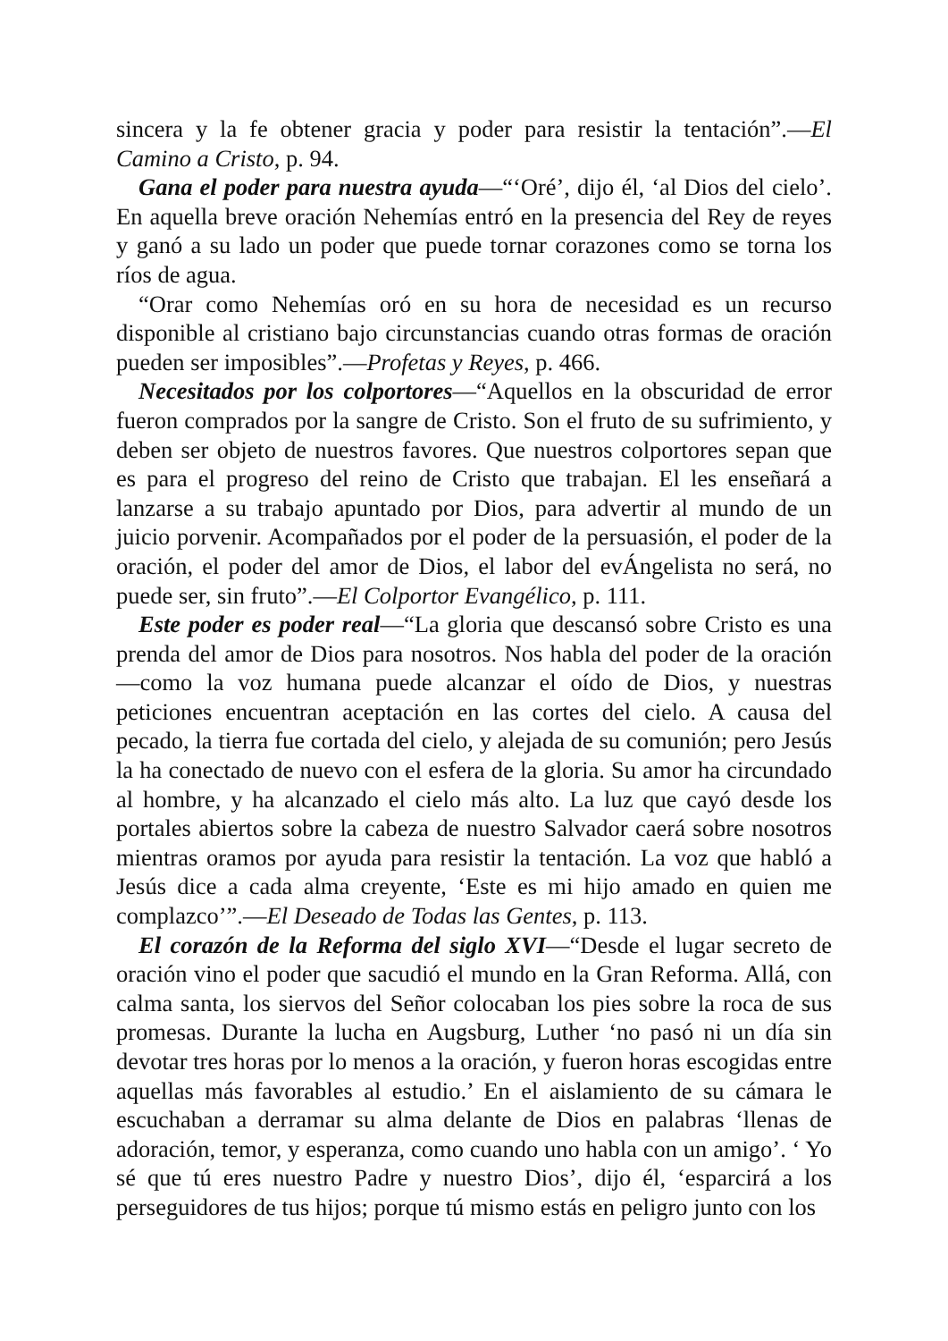sincera y la fe obtener gracia y poder para resistir la tentación”.—El Camino a Cristo, p. 94.
Gana el poder para nuestra ayuda—“‘Oré’, dijo él, ‘al Dios del cielo’. En aquella breve oración Nehemías entró en la presencia del Rey de reyes y ganó a su lado un poder que puede tornar corazones como se torna los ríos de agua.
“Orar como Nehemías oró en su hora de necesidad es un recurso disponible al cristiano bajo circunstancias cuando otras formas de oración pueden ser imposibles”.—Profetas y Reyes, p. 466.
Necesitados por los colportores—“Aquellos en la obscuridad de error fueron comprados por la sangre de Cristo. Son el fruto de su sufrimiento, y deben ser objeto de nuestros favores. Que nuestros colportores sepan que es para el progreso del reino de Cristo que trabajan. El les enseñará a lanzarse a su trabajo apuntado por Dios, para advertir al mundo de un juicio porvenir. Acompañados por el poder de la persuasión, el poder de la oración, el poder del amor de Dios, el labor del evÁngelista no será, no puede ser, sin fruto”.—El Colportor Evangélico, p. 111.
Este poder es poder real—“La gloria que descansó sobre Cristo es una prenda del amor de Dios para nosotros. Nos habla del poder de la oración—como la voz humana puede alcanzar el oído de Dios, y nuestras peticiones encuentran aceptación en las cortes del cielo. A causa del pecado, la tierra fue cortada del cielo, y alejada de su comunión; pero Jesús la ha conectado de nuevo con el esfera de la gloria. Su amor ha circundado al hombre, y ha alcanzado el cielo más alto. La luz que cayó desde los portales abiertos sobre la cabeza de nuestro Salvador caerá sobre nosotros mientras oramos por ayuda para resistir la tentación. La voz que habló a Jesús dice a cada alma creyente, ‘Este es mi hijo amado en quien me complazco’”.—El Deseado de Todas las Gentes, p. 113.
El corazón de la Reforma del siglo XVI—“Desde el lugar secreto de oración vino el poder que sacudió el mundo en la Gran Reforma. Allá, con calma santa, los siervos del Señor colocaban los pies sobre la roca de sus promesas. Durante la lucha en Augsburg, Luther ‘no pasó ni un día sin devotar tres horas por lo menos a la oración, y fueron horas escogidas entre aquellas más favorables al estudio.’ En el aislamiento de su cámara le escuchaban a derramar su alma delante de Dios en palabras ‘llenas de adoración, temor, y esperanza, como cuando uno habla con un amigo’. ‘ Yo sé que tú eres nuestro Padre y nuestro Dios’, dijo él, ‘esparcirá a los perseguidores de tus hijos; porque tú mismo estás en peligro junto con los